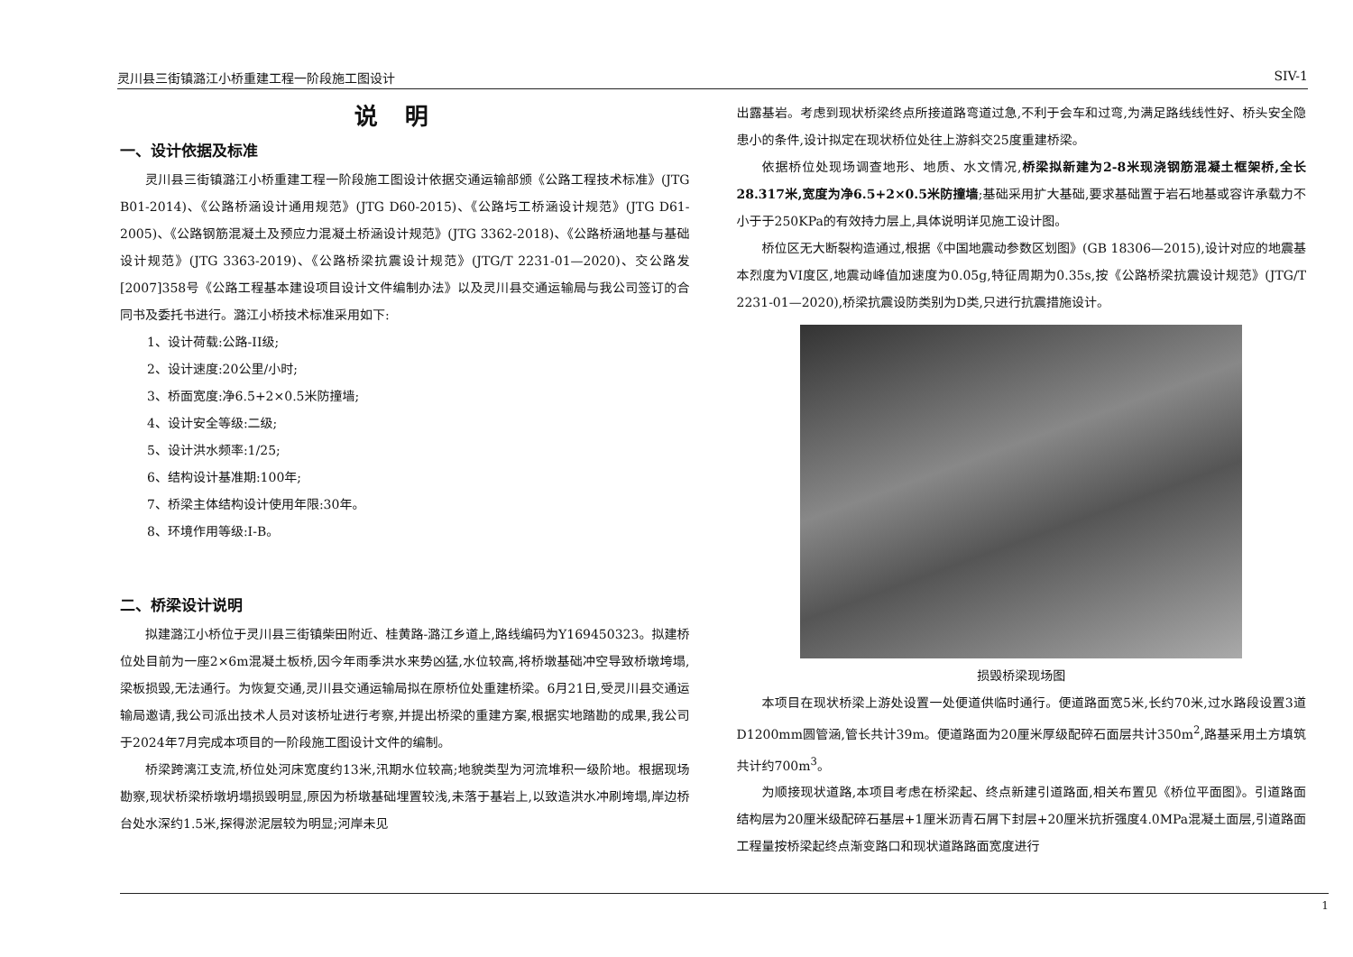灵川县三街镇潞江小桥重建工程一阶段施工图设计 SIV-1
说明
一、设计依据及标准
灵川县三街镇潞江小桥重建工程一阶段施工图设计依据交通运输部颁《公路工程技术标准》(JTG B01-2014)、《公路桥涵设计通用规范》(JTG D60-2015)、《公路圬工桥涵设计规范》(JTG D61-2005)、《公路钢筋混凝土及预应力混凝土桥涵设计规范》(JTG 3362-2018)、《公路桥涵地基与基础设计规范》(JTG 3363-2019)、《公路桥梁抗震设计规范》(JTG/T 2231-01—2020)、交公路发[2007]358号《公路工程基本建设项目设计文件编制办法》以及灵川县交通运输局与我公司签订的合同书及委托书进行。潞江小桥技术标准采用如下:
1、设计荷载:公路-II级;
2、设计速度:20公里/小时;
3、桥面宽度:净6.5+2×0.5米防撞墙;
4、设计安全等级:二级;
5、设计洪水频率:1/25;
6、结构设计基准期:100年;
7、桥梁主体结构设计使用年限:30年。
8、环境作用等级:I-B。
二、桥梁设计说明
拟建潞江小桥位于灵川县三街镇柴田附近、桂黄路-潞江乡道上,路线编码为Y169450323。拟建桥位处目前为一座2×6m混凝土板桥,因今年雨季洪水来势凶猛,水位较高,将桥墩基础冲空导致桥墩垮塌,梁板损毁,无法通行。为恢复交通,灵川县交通运输局拟在原桥位处重建桥梁。6月21日,受灵川县交通运输局邀请,我公司派出技术人员对该桥址进行考察,并提出桥梁的重建方案,根据实地踏勘的成果,我公司于2024年7月完成本项目的一阶段施工图设计文件的编制。
桥梁跨漓江支流,桥位处河床宽度约13米,汛期水位较高;地貌类型为河流堆积一级阶地。根据现场勘察,现状桥梁桥墩坍塌损毁明显,原因为桥墩基础埋置较浅,未落于基岩上,以致造洪水冲刷垮塌,岸边桥台处水深约1.5米,探得淤泥层较为明显;河岸未见
出露基岩。考虑到现状桥梁终点所接道路弯道过急,不利于会车和过弯,为满足路线线性好、桥头安全隐患小的条件,设计拟定在现状桥位处往上游斜交25度重建桥梁。
依据桥位处现场调查地形、地质、水文情况,桥梁拟新建为2-8米现浇钢筋混凝土框架桥,全长28.317米,宽度为净6.5+2×0.5米防撞墙;基础采用扩大基础,要求基础置于岩石地基或容许承载力不小于于250KPa的有效持力层上,具体说明详见施工设计图。
桥位区无大断裂构造通过,根据《中国地震动参数区划图》(GB 18306—2015),设计对应的地震基本烈度为VI度区,地震动峰值加速度为0.05g,特征周期为0.35s,按《公路桥梁抗震设计规范》(JTG/T 2231-01—2020),桥梁抗震设防类别为D类,只进行抗震措施设计。
损毁桥梁现场图
本项目在现状桥梁上游处设置一处便道供临时通行。便道路面宽5米,长约70米,过水路段设置3道D1200mm圆管涵,管长共计39m。便道路面为20厘米厚级配碎石面层共计350m<sup>2</sup>,路基采用土方填筑共计约700m<sup>3</sup>。
为顺接现状道路,本项目考虑在桥梁起、终点新建引道路面,相关布置见《桥位平面图》。引道路面结构层为20厘米级配碎石基层+1厘米沥青石屑下封层+20厘米抗折强度4.0MPa混凝土面层,引道路面工程量按桥梁起终点渐变路口和现状道路路面宽度进行
1